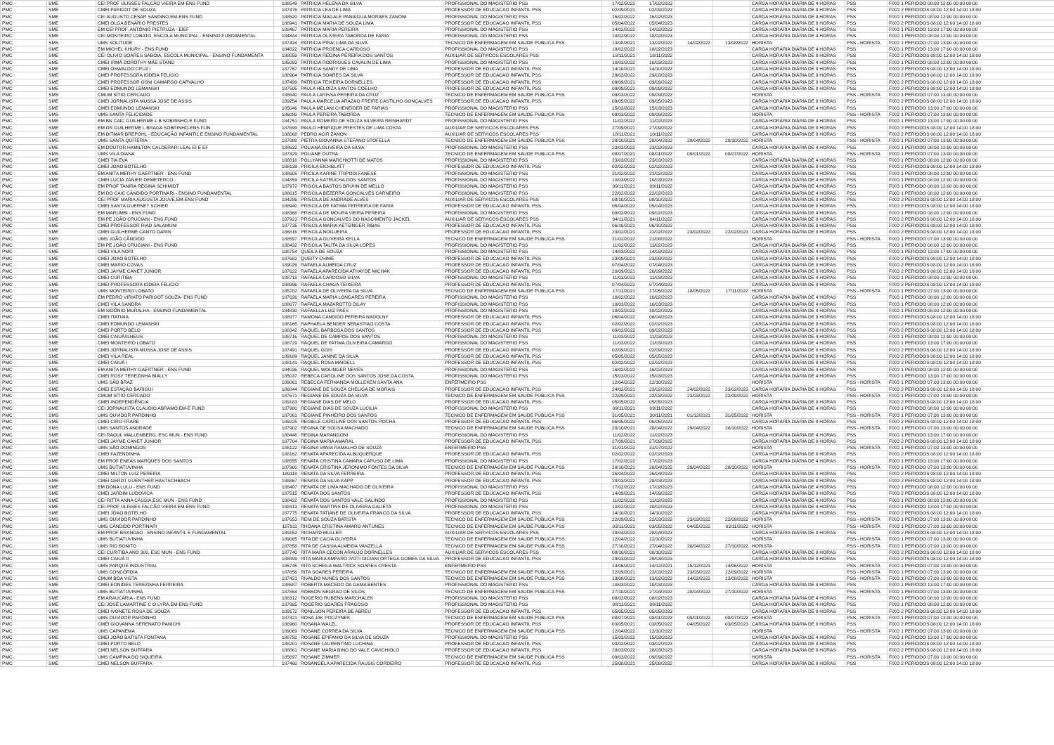| PMC | SME | CEI PROF ULISSES FALCÃO VIEIRA EM-ENS FUND | 188549 | PATRICIA HELENA DA SILVA | PROFISSIONAL DO MAGISTERIO PSS | 17/02/2022 | 17/02/2023 | | | CARGA HORÁRIA DIÁRIA DE 4 HORAS | PSS | FIXO 1 PERIODO 08:00 12:00 00:00 00:00 |
| PMC | SME | CMEI PARIGOT DE SOUZA | 187476 | PATRICIA LEA DE LIMA | PROFESSOR DE EDUCACAO INFANTIL PSS | 02/09/2021 | 02/09/2022 | | | CARGA HORÁRIA DIÁRIA DE 8 HORAS | PSS | FIXO 2 PERIODOS 08:00 12:00 14:00 18:00 |
| PMC | SME | CEI AUGUSTO CESAR SANDINO,EM-ENS FUND | 188520 | PATRICIA MAGALE PANIAGUA MORAES ZANONI | PROFISSIONAL DO MAGISTERIO PSS | 16/02/2022 | 16/02/2023 | | | CARGA HORÁRIA DIÁRIA DE 4 HORAS | PSS | FIXO 1 PERIODO 08:00 12:00 00:00 00:00 |
| PMC | SME | CMEI OLGA BENÁRIO PRESTES | 188941 | PATRICIA MARIA DE SOUZA LIMA | PROFESSOR DE EDUCACAO INFANTIL PSS | 05/04/2022 | 05/04/2023 | | | CARGA HORÁRIA DIÁRIA DE 8 HORAS | PSS | FIXO 2 PERIODOS 08:00 12:00 14:00 18:00 |
| PMC | SME | EM CEI PROF. ANTÔNIO PIETRUZA - EIEF | 188467 | PATRICIA MARIA PEREIRA | PROFISSIONAL DO MAGISTERIO PSS | 14/02/2022 | 14/02/2023 | | | CARGA HORÁRIA DIÁRIA DE 4 HORAS | PSS | FIXO 1 PERIODO 13:00 17:00 00:00 00:00 |
| PMC | SME | CEI MONTEIRO LOBATO, ESCOLA MUNICIPAL - ENSINO FUNDAMENTAL | 184844 | PATRICIA OLIVEIRA TABORDA DE FARIA | PROFISSIONAL DO MAGISTERIO PSS | 18/02/2022 | 18/02/2023 | | | CARGA HORÁRIA DIÁRIA DE 4 HORAS | PSS | FIXO 1 PERIODO 08:00 12:00 00:00 00:00 |
| PMC | SMS | UMS SOLITUDE | 187424 | PATRICIA PIRAI LIMA DA SILVA | TECNICO DE ENFERMAGEM EM SAUDE PUBLICA PSS | 13/08/2021 | 13/02/2022 | 14/02/2022 | 13/08/2022 | HORISTA | PSS - HORISTA | FIXO 1 PERIODO 07:00 13:00 00:00 00:00 |
| PMC | SME | EM MICHEL KHURY - ENS FUND | 184822 | PATRICIA PROENCA CARDOSO | PROFISSIONAL DO MAGISTERIO PSS | 18/02/2022 | 18/02/2023 | | | CARGA HORÁRIA DIÁRIA DE 4 HORAS | PSS | FIXO 1 PERIODO 13:00 17:00 00:00 00:00 |
| PMC | SME | CEI OLIVIO SOARES SABÓIA, ESCOLA MUNICIPAL - ENSINO FUNDAMENTA | 188059 | PATRICIA REGINA PEREIRA DOS SANTOS | AUXILIAR DE SERVICOS ESCOLARES PSS | 18/11/2021 | 18/11/2022 | | | CARGA HORÁRIA DIÁRIA DE 8 HORAS | PSS | FIXO 2 PERIODOS 08:00 12:00 14:00 18:00 |
| PMC | SME | CMEI IRMÃ DOROTHY MÃE STANG | 185093 | PATRICIA RODRIGUES CAVALIN DE LIMA | PROFISSIONAL DO MAGISTERIO PSS | 10/03/2022 | 10/03/2023 | | | CARGA HORÁRIA DIÁRIA DE 4 HORAS | PSS | FIXO 1 PERIODO 08:00 12:00 00:00 00:00 |
| PMC | SME | CMEI OSWALDO CRUZ I | 187767 | PATRICIA SANDY DE LIMA | PROFESSOR DE EDUCACAO INFANTIL PSS | 14/10/2021 | 14/10/2022 | | | CARGA HORÁRIA DIÁRIA DE 8 HORAS | PSS | FIXO 2 PERIODOS 08:00 12:00 14:00 18:00 |
| PMC | SME | CMEI PROFESSORA IODEIA FELICIO | 188904 | PATRICIA SOARES DA SILVA | PROFESSOR DE EDUCACAO INFANTIL PSS | 29/03/2022 | 29/03/2023 | | | CARGA HORÁRIA DIÁRIA DE 8 HORAS | PSS | FIXO 2 PERIODOS 08:00 12:00 14:00 18:00 |
| PMC | SME | CMEI PROFESSOR OSNI CAMARGO CARVALHO | 187499 | PATRICIA TEIXEIRA DORNELLES | PROFESSOR DE EDUCACAO INFANTIL PSS | 09/09/2021 | 09/09/2022 | | | CARGA HORÁRIA DIÁRIA DE 8 HORAS | PSS | FIXO 2 PERIODOS 08:00 12:00 14:00 18:00 |
| PMC | SME | CMEI EDMUNDO LEMANSKI | 187505 | PAULA HELOIZA SANTOS COELHO | PROFESSOR DE EDUCACAO INFANTIL PSS | 09/09/2021 | 09/09/2022 | | | CARGA HORÁRIA DIÁRIA DE 8 HORAS | PSS | FIXO 2 PERIODOS 08:00 12:00 14:00 18:00 |
| PMC | SMS | CMUM SÍTIO CERCADO | 188640 | PAULA LARISSA PEREIRA DA CRUZ | TECNICO DE ENFERMAGEM EM SAUDE PUBLICA PSS | 09/03/2022 | 09/09/2022 | | | HORISTA | PSS - HORISTA | FIXO 1 PERIODO 07:00 13:00 00:00 00:00 |
| PMC | SME | CMEI JORNALISTA MUSSA JOSE DE ASSIS | 189254 | PAULA MARCELIA ARAZAO FREIRE CASTILHO GONÇALVES | PROFESSOR DE EDUCACAO INFANTIL PSS | 09/05/2022 | 09/05/2023 | | | CARGA HORÁRIA DIÁRIA DE 8 HORAS | PSS | FIXO 2 PERIODOS 08:00 12:00 14:00 18:00 |
| PMC | SME | CMEI EDMUNDO LEMANSKI | 185046 | PAULA MELANI CHENEIDER DE FARIAS | PROFISSIONAL DO MAGISTERIO PSS | 15/03/2022 | 15/03/2023 | | | CARGA HORÁRIA DIÁRIA DE 4 HORAS | PSS | FIXO 1 PERIODO 13:00 17:00 00:00 00:00 |
| PMC | SMS | UMS SANTA FELICIDADE | 186080 | PAULA PEREIRA TABORDA | TECNICO DE ENFERMAGEM EM SAUDE PUBLICA PSS | 09/03/2022 | 09/09/2022 | | | HORISTA | PSS - HORISTA | FIXO 1 PERIODO 07:00 13:00 00:00 00:00 |
| PMC | SME | EM BN CAIC GUILHERME L B SOBRINHO-E FUND | 184751 | PAULA ROMERO DE SOUZA SILVEIRA REINHARDT | PROFISSIONAL DO MAGISTERIO PSS | 11/02/2022 | 11/02/2023 | | | CARGA HORÁRIA DIÁRIA DE 4 HORAS | PSS | FIXO 1 PERIODO 13:00 17:00 00:00 00:00 |
| PMC | SME | EM DR GUILHERME L BRAGA SOBRINHO-ENS FUN | 187699 | PAULO HENRIQUE PRESTES DE LIMA COSTA | AUXILIAR DE SERVICOS ESCOLARES PSS | 27/09/2021 | 27/09/2022 | | | CARGA HORÁRIA DIÁRIA DE 8 HORAS | PSS | FIXO 2 PERIODOS 08:00 12:00 14:00 18:00 |
| PMC | SME | EM DITMAR BREPOHL - EDUCAÇÃO INFANTIL E ENSINO FUNDAMENTAL | 188068 | PEDRO ACIR ZANON | AUXILIAR DE SERVICOS ESCOLARES PSS | 18/11/2021 | 18/11/2022 | | | CARGA HORÁRIA DIÁRIA DE 8 HORAS | PSS | FIXO 2 PERIODOS 08:00 12:00 14:00 18:00 |
| PMC | SMS | UMS SANTA QUITÉRIA | 187888 | PIETRA GIOVANNA STEFANO STOFELLA | TECNICO DE ENFERMAGEM EM SAUDE PUBLICA PSS | 28/10/2021 | 28/04/2022 | 29/04/2022 | 28/10/2022 | HORISTA | PSS - HORISTA | FIXO 1 PERIODO 07:00 13:00 00:00 00:00 |
| PMC | SME | EM DOUTOR HAMILTON CALDERARI LEAL EI E EF | 188632 | POLIANA OLIVEIRA DA SILVA | PROFISSIONAL DO MAGISTERIO PSS | 23/02/2022 | 23/02/2023 | | | CARGA HORÁRIA DIÁRIA DE 4 HORAS | PSS | FIXO 1 PERIODO 08:00 12:00 00:00 00:00 |
| PMC | SMS | UMS VILA DIANA | 187329 | POLIANE DUTRA | TECNICO DE ENFERMAGEM EM SAUDE PUBLICA PSS | 08/07/2021 | 08/01/2022 | 09/01/2022 | 08/07/2022 | HORISTA | PSS - HORISTA | FIXO 1 PERIODO 07:00 13:00 00:00 00:00 |
| PMC | SME | CMEI TIA EVA | 188818 | POLLYANNA MARCHIOTTI DE MATOS | PROFISSIONAL DO MAGISTERIO PSS | 23/03/2022 | 23/03/2023 | | | CARGA HORÁRIA DIÁRIA DE 4 HORAS | PSS | FIXO 1 PERIODO 08:00 12:00 00:00 00:00 |
| PMC | SME | CMEI JOAO BOTELHO | 188139 | PRICILA EICHBLATT | PROFESSOR DE EDUCACAO INFANTIL PSS | 02/02/2022 | 02/02/2023 | | | CARGA HORÁRIA DIÁRIA DE 8 HORAS | PSS | FIXO 2 PERIODOS 08:00 12:00 14:00 18:00 |
| PMC | SME | EM ANITA MERHY GAERTNER - ENS FUND | 188605 | PRICILA KARINE TRIPODI FANESE | PROFISSIONAL DO MAGISTERIO PSS | 21/02/2022 | 21/02/2023 | | | CARGA HORÁRIA DIÁRIA DE 4 HORAS | PSS | FIXO 1 PERIODO 08:00 12:00 00:00 00:00 |
| PMC | SME | CMEI LUCIA ZANIER DEMETERCO | 184859 | PRICILA KATRUCHA DOS SANTOS | PROFISSIONAL DO MAGISTERIO PSS | 10/03/2022 | 10/03/2023 | | | CARGA HORÁRIA DIÁRIA DE 4 HORAS | PSS | FIXO 1 PERIODO 08:00 12:00 00:00 00:00 |
| PMC | SME | EM PROF TANIRA REGINA SCHIMIDT | 187972 | PRISCILA BASTOS BRUHN DE MELLO | PROFISSIONAL DO MAGISTERIO PSS | 09/11/2021 | 09/11/2022 | | | CARGA HORÁRIA DIÁRIA DE 4 HORAS | PSS | FIXO 1 PERIODO 08:00 12:00 00:00 00:00 |
| PMC | SME | EM DO CAIC CÂNDIDO PORTINARI - ENSINO FUNDAMENTAL | 188615 | PRISCILA BEZERRA GONCALVES CARNEIRO | PROFISSIONAL DO MAGISTERIO PSS | 22/02/2022 | 22/02/2023 | | | CARGA HORÁRIA DIÁRIA DE 4 HORAS | PSS | FIXO 1 PERIODO 08:00 12:00 00:00 00:00 |
| PMC | SME | CEI PROF MARIA AUGUSTA JOUVE,EM-ENS FUND | 184286 | PRISCILA DE ANDRADE ALVES | AUXILIAR DE SERVICOS ESCOLARES PSS | 08/10/2021 | 08/10/2022 | | | CARGA HORÁRIA DIÁRIA DE 8 HORAS | PSS | FIXO 2 PERIODOS 08:00 12:00 14:00 18:00 |
| PMC | SME | CMEI SANTA GUERNET SCHIER | 188940 | PRISCILA DE FATIMA FERREIRA DE FARIA | PROFESSOR DE EDUCACAO INFANTIL PSS | 05/04/2022 | 05/04/2023 | | | CARGA HORÁRIA DIÁRIA DE 8 HORAS | PSS | FIXO 2 PERIODOS 08:00 12:00 14:00 18:00 |
| PMC | SME | EM MARUMBI - ENS FUND | 188368 | PRISCILA DE MOURA VIEIRA PEREIRA | PROFISSIONAL DO MAGISTERIO PSS | 09/02/2022 | 09/02/2023 | | | CARGA HORÁRIA DIÁRIA DE 4 HORAS | PSS | FIXO 1 PERIODO 08:00 12:00 00:00 00:00 |
| PMC | SME | EM PE JOÃO CRUCIANI - ENS FUND | 187923 | PRISCILA GONCALVES DO NASCIMENTO JACKEL | AUXILIAR DE SERVICOS ESCOLARES PSS | 04/11/2021 | 04/11/2022 | | | CARGA HORÁRIA DIÁRIA DE 8 HORAS | PSS | FIXO 2 PERIODOS 08:00 12:00 14:00 18:00 |
| PMC | SME | CMEI PROFESSOR RIAD SALAMUNI | 187735 | PRISCILA MARIA KETIZNGER RIBAS | PROFESSOR DE EDUCACAO INFANTIL PSS | 06/10/2021 | 06/10/2022 | | | CARGA HORÁRIA DIÁRIA DE 8 HORAS | PSS | FIXO 2 PERIODOS 08:00 12:00 14:00 18:00 |
| PMC | SME | CMEI GUILHERME CANTO DARIN | 186816 | PRISCILA NOGUEIRA | PROFESSOR DE EDUCACAO INFANTIL PSS | 23/02/2021 | 22/02/2022 | 23/02/2022 | 22/02/2023 | CARGA HORÁRIA DIÁRIA DE 8 HORAS | PSS | FIXO 2 PERIODOS 08:00 12:00 14:00 18:00 |
| PMC | SMS | UMS JOÃO CÂNDIDO | 188597 | PRISCILA OLIVEIRA KELLA | TECNICO DE ENFERMAGEM EM SAUDE PUBLICA PSS | 21/02/2022 | 21/08/2022 | | | HORISTA | PSS - HORISTA | FIXO 1 PERIODO 07:00 13:00 00:00 00:00 |
| PMC | SME | EM PE JOÃO CRUCIANI - ENS FUND | 188432 | PRISCILA TALITA DA SILVA LOPES | PROFISSIONAL DO MAGISTERIO PSS | 11/02/2022 | 11/02/2023 | | | CARGA HORÁRIA DIÁRIA DE 4 HORAS | PSS | FIXO 1 PERIODO 08:00 12:00 00:00 00:00 |
| PMC | SME | CMEI VILA NORI | 188754 | QUEILA DE SOUZA | PROFISSIONAL DO MAGISTERIO PSS | 14/03/2022 | 14/03/2023 | | | CARGA HORÁRIA DIÁRIA DE 4 HORAS | PSS | FIXO 1 PERIODO 13:00 17:00 00:00 00:00 |
| PMC | SME | CMEI JOAO BOTELHO | 187682 | QUEITY CHIME | PROFESSOR DE EDUCACAO INFANTIL PSS | 23/09/2021 | 23/09/2022 | | | CARGA HORÁRIA DIÁRIA DE 8 HORAS | PSS | FIXO 2 PERIODOS 08:00 12:00 14:00 18:00 |
| PMC | SME | CMEI MARIO COVAS | 189026 | RAFAELA ALMEIDA CRUZ | PROFESSOR DE EDUCACAO INFANTIL PSS | 07/04/2022 | 07/04/2023 | | | CARGA HORÁRIA DIÁRIA DE 8 HORAS | PSS | FIXO 2 PERIODOS 08:00 12:00 14:00 18:00 |
| PMC | SME | CMEI JAYME CANET JUNIOR | 187622 | RAFAELA APARECIDA ATHAYDE MICHAK | PROFESSOR DE EDUCACAO INFANTIL PSS | 20/09/2021 | 20/09/2022 | | | CARGA HORÁRIA DIÁRIA DE 8 HORAS | PSS | FIXO 2 PERIODOS 08:00 12:00 14:00 18:00 |
| PMC | SME | CMEI CURITIBA | 188718 | RAFAELA CARDOSO SILVA | PROFISSIONAL DO MAGISTERIO PSS | 11/03/2022 | 11/03/2023 | | | CARGA HORÁRIA DIÁRIA DE 4 HORAS | PSS | FIXO 1 PERIODO 08:00 12:00 00:00 00:00 |
| PMC | SME | CMEI PROFESSORA IODEIA FELICIO | 188996 | RAFAELA CHAGA TEIXEIRA | PROFESSOR DE EDUCACAO INFANTIL PSS | 07/04/2022 | 07/04/2023 | | | CARGA HORÁRIA DIÁRIA DE 8 HORAS | PSS | FIXO 2 PERIODOS 08:00 12:00 14:00 18:00 |
| PMC | SMS | UMS MONTEIRO LOBATO | 185782 | RAFAELA DE OLIVEIRA DA SILVA | TECNICO DE ENFERMAGEM EM SAUDE PUBLICA PSS | 17/11/2021 | 17/05/2022 | 18/05/2022 | 17/11/2022 | HORISTA | PSS - HORISTA | FIXO 1 PERIODO 07:00 13:00 00:00 00:00 |
| PMC | SME | EM PEDRO VIRIATO PARIGOT SOUZA- ENS FUND | 187626 | RAFAELA MARIA LONGARES PEREIRA | PROFISSIONAL DO MAGISTERIO PSS | 10/02/2022 | 10/02/2023 | | | CARGA HORÁRIA DIÁRIA DE 4 HORAS | PSS | FIXO 1 PERIODO 08:00 12:00 00:00 00:00 |
| PMC | SME | CMEI VILA SANDRA | 188677 | RAFAELA MAZAROTTO DILAY | PROFISSIONAL DO MAGISTERIO PSS | 10/03/2022 | 10/03/2023 | | | CARGA HORÁRIA DIÁRIA DE 4 HORAS | PSS | FIXO 1 PERIODO 08:00 12:00 00:00 00:00 |
| PMC | SME | EM SIDÔNIO MURALHA - ENSINO FUNDAMENTAL | 184830 | RAFAELLA LUIZ PAES | PROFISSIONAL DO MAGISTERIO PSS | 18/02/2022 | 18/02/2023 | | | CARGA HORÁRIA DIÁRIA DE 4 HORAS | PSS | FIXO 1 PERIODO 08:00 12:00 00:00 00:00 |
| PMC | SME | CMEI ITATIAIA | 188977 | RAMONA CANDIDO PEREIRA NADOLNY | PROFESSOR DE EDUCACAO INFANTIL PSS | 06/04/2022 | 06/04/2023 | | | CARGA HORÁRIA DIÁRIA DE 8 HORAS | PSS | FIXO 2 PERIODOS 08:00 12:00 14:00 18:00 |
| PMC | SME | CMEI EDMUNDO LEMANSKI | 188165 | RAPHAELA BENDER SEBASTIAO COSTA | PROFESSOR DE EDUCACAO INFANTIL PSS | 02/02/2022 | 02/02/2023 | | | CARGA HORÁRIA DIÁRIA DE 8 HORAS | PSS | FIXO 2 PERIODOS 08:00 12:00 14:00 18:00 |
| PMC | SME | CMEI PORTO BELO | 188342 | RAQUEL BARBOSA DOS SANTOS | PROFESSOR DE EDUCACAO INFANTIL PSS | 09/02/2022 | 09/02/2023 | | | CARGA HORÁRIA DIÁRIA DE 8 HORAS | PSS | FIXO 2 PERIODOS 08:00 12:00 14:00 18:00 |
| PMC | SME | CMEI CAIUÁ/ILHEUS | 188716 | RAQUEL DE CAMPOS DOS SANTOS | PROFISSIONAL DO MAGISTERIO PSS | 11/03/2022 | 11/03/2023 | | | CARGA HORÁRIA DIÁRIA DE 4 HORAS | PSS | FIXO 1 PERIODO 08:00 12:00 00:00 00:00 |
| PMC | SME | CMEI MONTEIRO LOBATO | 188729 | RAQUEL DE FATIMA OLIVEIRA CAMARGO | PROFISSIONAL DO MAGISTERIO PSS | 11/03/2022 | 11/03/2023 | | | CARGA HORÁRIA DIÁRIA DE 4 HORAS | PSS | FIXO 1 PERIODO 13:00 17:00 00:00 00:00 |
| PMC | SME | CMEI JORNALISTA MUSSA JOSE DE ASSIS | 187491 | RAQUEL GOIS | PROFESSOR DE EDUCACAO INFANTIL PSS | 02/09/2021 | 02/09/2022 | | | CARGA HORÁRIA DIÁRIA DE 8 HORAS | PSS | FIXO 2 PERIODOS 08:00 12:00 14:00 18:00 |
| PMC | SME | CMEI VILA REAL | 189189 | RAQUEL JANINE DA SILVA | PROFESSOR DE EDUCACAO INFANTIL PSS | 05/05/2022 | 05/05/2023 | | | CARGA HORÁRIA DIÁRIA DE 8 HORAS | PSS | FIXO 2 PERIODOS 08:00 12:00 14:00 18:00 |
| PMC | SME | CMEI CAIUÁ I | 188141 | RAQUEL ROSA MAIDELL | PROFESSOR DE EDUCACAO INFANTIL PSS | 02/02/2022 | 02/02/2023 | | | CARGA HORÁRIA DIÁRIA DE 8 HORAS | PSS | FIXO 2 PERIODOS 08:00 12:00 14:00 18:00 |
| PMC | SME | EM ANITA MERHY GAERTNER - ENS FUND | 184036 | RAQUEL WOLINGER NEVES | PROFISSIONAL DO MAGISTERIO PSS | 16/02/2022 | 16/02/2023 | | | CARGA HORÁRIA DIÁRIA DE 4 HORAS | PSS | FIXO 1 PERIODO 08:00 12:00 00:00 00:00 |
| PMC | SME | CMEI ROSY TEREZINHA BIALLY | 185037 | REBECA CAROLINE DOS SANTOS JOSE DA COSTA | PROFISSIONAL DO MAGISTERIO PSS | 15/03/2022 | 15/03/2023 | | | CARGA HORÁRIA DIÁRIA DE 4 HORAS | PSS | FIXO 1 PERIODO 13:00 17:00 00:00 00:00 |
| PMC | SMS | UMS SÃO BRAZ | 189061 | REBECCA FERNANDA MOLLEKEN SANTA ANA | ENFERMEIRO PSS | 12/04/2022 | 12/10/2022 | | | HORISTA | PSS - HORISTA | FIXO 1 PERIODO 07:00 13:00 00:00 00:00 |
| PMC | SME | CMEI ESTAÇÃO BARIGUI | 186844 | REGIANE DE SOUZA CHELIGA DE MORAIS | PROFESSOR DE EDUCACAO INFANTIL PSS | 24/02/2021 | 23/02/2022 | 24/02/2022 | 23/02/2023 | CARGA HORÁRIA DIÁRIA DE 8 HORAS | PSS | FIXO 2 PERIODOS 08:00 12:00 14:00 18:00 |
| PMC | SMS | CMUM SÍTIO CERCADO | 187671 | REGIANE DE SOUZA DA SILVA | TECNICO DE ENFERMAGEM EM SAUDE PUBLICA PSS | 22/09/2021 | 22/03/2022 | 23/03/2022 | 22/09/2022 | HORISTA | PSS - HORISTA | FIXO 1 PERIODO 07:00 13:00 00:00 00:00 |
| PMC | SME | CMEI INDEPENDÊNCIA | 189183 | REGIANE DIAS DE MELO | PROFESSOR DE EDUCACAO INFANTIL PSS | 05/05/2022 | 05/05/2023 | | | CARGA HORÁRIA DIÁRIA DE 8 HORAS | PSS | FIXO 2 PERIODOS 08:00 12:00 14:00 18:00 |
| PMC | SME | CEI JORNALISTA CLAUDIO ABRAMO,EM-E FUND | 187980 | REGIANE DIAS DE SOUZA LUCILIA | PROFISSIONAL DO MAGISTERIO PSS | 09/11/2021 | 09/11/2022 | | | CARGA HORÁRIA DIÁRIA DE 4 HORAS | PSS | FIXO 1 PERIODO 08:00 12:00 00:00 00:00 |
| PMC | SMS | UMS OUVIDOR PARDINHO | 187061 | REGIANE PINHEIRO DOS SANTOS | TECNICO DE ENFERMAGEM EM SAUDE PUBLICA PSS | 31/05/2021 | 30/11/2021 | 01/12/2021 | 31/05/2022 | HORISTA | PSS - HORISTA | FIXO 1 PERIODO 07:00 13:00 00:00 00:00 |
| PMC | SME | CMEI CIRO FRARE | 189225 | REGIELE CAROLINE DOS SANTOS ROCHA | PROFESSOR DE EDUCACAO INFANTIL PSS | 06/05/2022 | 06/05/2023 | | | CARGA HORÁRIA DIÁRIA DE 8 HORAS | PSS | FIXO 2 PERIODOS 08:00 12:00 14:00 18:00 |
| PMC | SMS | UMS SANTOS ANDRADE | 187902 | REGINA DE SOUSA MACHADO | TECNICO DE ENFERMAGEM EM SAUDE PUBLICA PSS | 28/10/2021 | 28/04/2022 | 29/04/2022 | 28/10/2022 | HORISTA | PSS - HORISTA | FIXO 1 PERIODO 07:00 13:00 00:00 00:00 |
| PMC | SME | CEI RAOUL WALLENBERG, ESC MUN - ENS FUND | 188446 | REGINA MARANGONI | PROFISSIONAL DO MAGISTERIO PSS | 11/02/2022 | 11/02/2023 | | | CARGA HORÁRIA DIÁRIA DE 4 HORAS | PSS | FIXO 1 PERIODO 13:00 17:00 00:00 00:00 |
| PMC | SME | CMEI JAYME CANET JUNIOR | 187704 | REGINA MARIA AMARAL | PROFESSOR DE EDUCACAO INFANTIL PSS | 27/09/2021 | 27/09/2022 | | | CARGA HORÁRIA DIÁRIA DE 8 HORAS | PSS | FIXO 2 PERIODOS 08:00 12:00 14:00 18:00 |
| PMC | SMS | UMS SÃO DOMINGOS | 188122 | REGINA VANIA RAMALHO DE SOUZA | ENFERMEIRO PSS | 31/01/2022 | 31/07/2022 | | | HORISTA | PSS - HORISTA | FIXO 1 PERIODO 07:00 13:00 00:00 00:00 |
| PMC | SME | CMEI FAZENDINHA | 188162 | RENATA APARECIDA ALBUQUERQUE | PROFESSOR DE EDUCACAO INFANTIL PSS | 02/02/2022 | 02/02/2023 | | | CARGA HORÁRIA DIÁRIA DE 8 HORAS | PSS | FIXO 2 PERIODOS 08:00 12:00 14:00 18:00 |
| PMC | SME | EM PROF ENEAS MARQUES DOS SANTOS | 188555 | RENATA CRISTINA CAMARA CARUSO DE LIMA | PROFISSIONAL DO MAGISTERIO PSS | 17/02/2022 | 17/02/2023 | | | CARGA HORÁRIA DIÁRIA DE 4 HORAS | PSS | FIXO 1 PERIODO 13:00 17:00 00:00 00:00 |
| PMC | SMS | UMS BUTIATUVINHA | 187900 | RENATA CRISTINA JERONIMO FONTES DA SILVA | TECNICO DE ENFERMAGEM EM SAUDE PUBLICA PSS | 28/10/2021 | 28/04/2022 | 29/04/2022 | 28/10/2022 | HORISTA | PSS - HORISTA | FIXO 1 PERIODO 07:00 13:00 00:00 00:00 |
| PMC | SME | CMEI MILTON LUIZ PEREIRA | 189118 | RENATA DA SILVA FERREIRA | PROFESSOR DE EDUCACAO INFANTIL PSS | 26/04/2022 | 26/04/2023 | | | CARGA HORÁRIA DIÁRIA DE 8 HORAS | PSS | FIXO 2 PERIODOS 08:00 12:00 14:00 18:00 |
| PMC | SME | CMEI GERDT GUENTHER HASTSCHBACH | 188867 | RENATA DA SILVA KAPP | PROFESSOR DE EDUCACAO INFANTIL PSS | 28/03/2022 | 28/03/2023 | | | CARGA HORÁRIA DIÁRIA DE 8 HORAS | PSS | FIXO 2 PERIODOS 08:00 12:00 14:00 18:00 |
| PMC | SME | EM DONA LULU - ENS FUND | 188407 | RENATA DE LIMA MACHADO DE OLIVEIRA | PROFISSIONAL DO MAGISTERIO PSS | 17/02/2022 | 17/02/2023 | | | CARGA HORÁRIA DIÁRIA DE 4 HORAS | PSS | FIXO 1 PERIODO 08:00 12:00 00:00 00:00 |
| PMC | SME | CMEI JARDIM LUDOVICA | 187515 | RENATA DOS SANTOS | PROFESSOR DE EDUCACAO INFANTIL PSS | 14/09/2021 | 14/09/2022 | | | CARGA HORÁRIA DIÁRIA DE 8 HORAS | PSS | FIXO 2 PERIODOS 08:00 12:00 14:00 18:00 |
| PMC | SME | CEI RITTA ANNA CÁSSIA,ESC MUN - ENS FUND | 188422 | RENATA DOS SANTOS VALE GALINDO | PROFISSIONAL DO MAGISTERIO PSS | 11/02/2022 | 11/02/2023 | | | CARGA HORÁRIA DIÁRIA DE 4 HORAS | PSS | FIXO 1 PERIODO 08:00 12:00 00:00 00:00 |
| PMC | SME | CEI PROF ULISSES FALCÃO VIEIRA EM-ENS FUND | 188413 | RENATA MARTINS DE OLIVEIRA GALIETA | PROFISSIONAL DO MAGISTERIO PSS | 10/02/2022 | 10/02/2023 | | | CARGA HORÁRIA DIÁRIA DE 4 HORAS | PSS | FIXO 1 PERIODO 13:00 17:00 00:00 00:00 |
| PMC | SME | CMEI JOAO BOTELHO | 187775 | RENATA TATIANE DE OLIVEIRA FRANCO DA SILVA | PROFESSOR DE EDUCACAO INFANTIL PSS | 14/10/2021 | 14/10/2022 | | | CARGA HORÁRIA DIÁRIA DE 8 HORAS | PSS | FIXO 2 PERIODOS 08:00 12:00 14:00 18:00 |
| PMC | SMS | UMS OUVIDOR PARDINHO | 187653 | RENI DE SOUZA BATISTA | TECNICO DE ENFERMAGEM EM SAUDE PUBLICA PSS | 22/09/2021 | 22/03/2022 | 23/03/2022 | 22/09/2022 | HORISTA | PSS - HORISTA | FIXO 1 PERIODO 07:00 13:00 00:00 00:00 |
| PMC | SMS | UMS CÂNDIDO PORTINARI | 187911 | RHOANA CRISTINA AMARO ANTUNES | TECNICO DE ENFERMAGEM EM SAUDE PUBLICA PSS | 03/11/2021 | 03/05/2022 | 04/05/2022 | 03/11/2022 | HORISTA | PSS - HORISTA | FIXO 1 PERIODO 07:00 13:00 00:00 00:00 |
| PMC | SME | EM PROF BRANDAO - ENSINO INFANTIL E FUNDAMENTAL | 189152 | RICHARD MULLER | AUXILIAR DE SERVICOS ESCOLARES PSS | 28/04/2022 | 28/04/2023 | | | CARGA HORÁRIA DIÁRIA DE 8 HORAS | PSS | FIXO 2 PERIODOS 08:00 12:00 14:00 18:00 |
| PMC | SMS | UMS BUTIATUVINHA | 189065 | RITA DE CACIA OLIVEIRA | TECNICO DE ENFERMAGEM EM SAUDE PUBLICA PSS | 12/04/2022 | 12/10/2022 | | | HORISTA | PSS - HORISTA | FIXO 1 PERIODO 07:00 13:00 00:00 00:00 |
| PMC | SMS | UMS RIO BONITO | 187858 | RITA DE CASSIA ALMEIDA VANZELLA | TECNICO DE ENFERMAGEM EM SAUDE PUBLICA PSS | 27/10/2021 | 27/04/2022 | 28/04/2022 | 27/10/2022 | HORISTA | PSS - HORISTA | FIXO 1 PERIODO 07:00 13:00 00:00 00:00 |
| PMC | SME | CEI CURITIBA ANO 300, ESC MUN - ENS FUND | 187740 | RITA MARA CECON ARAUJO DORNELLES | AUXILIAR DE SERVICOS ESCOLARES PSS | 08/10/2021 | 08/10/2022 | | | CARGA HORÁRIA DIÁRIA DE 8 HORAS | PSS | FIXO 2 PERIODOS 08:00 12:00 14:00 18:00 |
| PMC | SME | CMEI CAIUÁ II | 188899 | RITA MARIA AMPARO IVOTI DICIANI ORTEGA GOMES DA SILVA | PROFESSOR DE EDUCACAO INFANTIL PSS | 29/03/2022 | 29/03/2023 | | | CARGA HORÁRIA DIÁRIA DE 8 HORAS | PSS | FIXO 2 PERIODOS 08:00 12:00 14:00 18:00 |
| PMC | SMS | UMS PARQUE INDUSTRIAL | 185745 | RITA SCHEILA WALTRICK SOARES CRESTA | ENFERMEIRO PSS | 14/06/2021 | 14/12/2021 | 15/12/2021 | 14/06/2022 | HORISTA | PSS - HORISTA | FIXO 1 PERIODO 07:00 13:00 00:00 00:00 |
| PMC | SMS | UMS CONCÓRDIA | 187656 | RITA SOARES PEREIRA | TECNICO DE ENFERMAGEM EM SAUDE PUBLICA PSS | 22/09/2021 | 22/03/2022 | 23/03/2022 | 22/09/2022 | HORISTA | PSS - HORISTA | FIXO 1 PERIODO 07:00 13:00 00:00 00:00 |
| PMC | SMS | CMUM BOA VISTA | 187421 | RIVALDO NUNES DOS SANTOS | TECNICO DE ENFERMAGEM EM SAUDE PUBLICA PSS | 13/08/2021 | 13/02/2022 | 14/02/2022 | 13/08/2022 | HORISTA | PSS - HORISTA | FIXO 1 PERIODO 07:00 13:00 00:00 00:00 |
| PMC | SME | CMEI EONIDES TEREZINHA FERREIRA | 188687 | ROBERTA MACEDO DA GAMA BENTES | PROFISSIONAL DO MAGISTERIO PSS | 10/03/2022 | 10/03/2023 | | | CARGA HORÁRIA DIÁRIA DE 4 HORAS | PSS | FIXO 1 PERIODO 13:00 17:00 00:00 00:00 |
| PMC | SMS | UMS BUTIATUVINHA | 187864 | ROBSON NEGRAO DE SILOS | TECNICO DE ENFERMAGEM EM SAUDE PUBLICA PSS | 27/10/2021 | 27/04/2022 | 28/04/2022 | 27/10/2022 | HORISTA | PSS - HORISTA | FIXO 1 PERIODO 07:00 13:00 00:00 00:00 |
| PMC | SME | EM ARAUCÁRIA - ENS FUND | 188312 | ROGERIO RUBENS MARCHALEK | PROFISSIONAL DO MAGISTERIO PSS | 08/02/2022 | 08/02/2023 | | | CARGA HORÁRIA DIÁRIA DE 4 HORAS | PSS | FIXO 1 PERIODO 08:00 12:00 00:00 00:00 |
| PMC | SME | CEI JOSÉ LAMARTINE C O LYRA,EM-ENS FUND | 187965 | ROGERIO SOARES FRAGOSO | PROFISSIONAL DO MAGISTERIO PSS | 08/11/2021 | 08/11/2022 | | | CARGA HORÁRIA DIÁRIA DE 4 HORAS | PSS | FIXO 1 PERIODO 08:00 12:00 00:00 00:00 |
| PMC | SME | CMEI IVONETE ROSA DE SOUZA | 189172 | RONILSON PEREIRA DE ABREU | PROFESSOR DE EDUCACAO INFANTIL PSS | 05/05/2022 | 05/05/2023 | | | CARGA HORÁRIA DIÁRIA DE 8 HORAS | PSS | FIXO 2 PERIODOS 08:00 12:00 14:00 18:00 |
| PMC | SMS | UMS OUVIDOR PARDINHO | 187321 | ROSA JAK POCZYNEK | TECNICO DE ENFERMAGEM EM SAUDE PUBLICA PSS | 08/07/2021 | 08/01/2022 | 09/01/2022 | 08/07/2022 | HORISTA | PSS - HORISTA | FIXO 1 PERIODO 07:00 13:00 00:00 00:00 |
| PMC | SME | CMEI GIOVANNA SERENATO PANICHI | 186960 | ROSANA WALZL | PROFESSOR DE EDUCACAO INFANTIL PSS | 03/05/2021 | 03/05/2022 | 04/05/2022 | 03/05/2023 | CARGA HORÁRIA DIÁRIA DE 8 HORAS | PSS | FIXO 2 PERIODOS 08:00 12:00 14:00 18:00 |
| PMC | SMS | UMS CAPANEMA | 189069 | ROSANE CORREA DA SILVA | TECNICO DE ENFERMAGEM EM SAUDE PUBLICA PSS | 12/04/2022 | 12/10/2022 | | | HORISTA | PSS - HORISTA | FIXO 1 PERIODO 07:00 13:00 00:00 00:00 |
| PMC | SME | CMEI JOÃO BATISTA FONTANA | 188792 | ROSANE EPIFANIO DA SILVA DE SOUZA | PROFISSIONAL DO MAGISTERIO PSS | 15/03/2022 | 15/03/2023 | | | CARGA HORÁRIA DIÁRIA DE 4 HORAS | PSS | FIXO 1 PERIODO 13:00 17:00 00:00 00:00 |
| PMC | SME | CMEI PORTO BELO | 188201 | ROSANE LAURENTINO LUCHINA | PROFESSOR DE EDUCACAO INFANTIL PSS | 03/02/2022 | 03/02/2023 | | | CARGA HORÁRIA DIÁRIA DE 8 HORAS | PSS | FIXO 2 PERIODOS 08:00 12:00 14:00 18:00 |
| PMC | SME | CMEI NELSON BUFFARA | 188861 | ROSANE MARIA BINO DO VALE CAVICHIOLO | PROFESSOR DE EDUCACAO INFANTIL PSS | 28/03/2022 | 28/03/2023 | | | CARGA HORÁRIA DIÁRIA DE 8 HORAS | PSS | FIXO 2 PERIODOS 08:00 12:00 14:00 18:00 |
| PMC | SMS | UMS CAMPINA DO SIQUEIRA | 185697 | ROSANE ZIMMER | TECNICO DE ENFERMAGEM EM SAUDE PUBLICA PSS | 09/03/2022 | 09/09/2022 | | | HORISTA | PSS - HORISTA | FIXO 1 PERIODO 07:00 13:00 00:00 00:00 |
| PMC | SME | CMEI NELSON BUFFARA | 187460 | ROSANGELA APARECIDA RAUSIS CORDEIRO | PROFESSOR DE EDUCACAO INFANTIL PSS | 25/08/2021 | 25/08/2022 | | | CARGA HORÁRIA DIÁRIA DE 8 HORAS | PSS | FIXO 2 PERIODOS 08:00 12:00 14:00 18:00 |